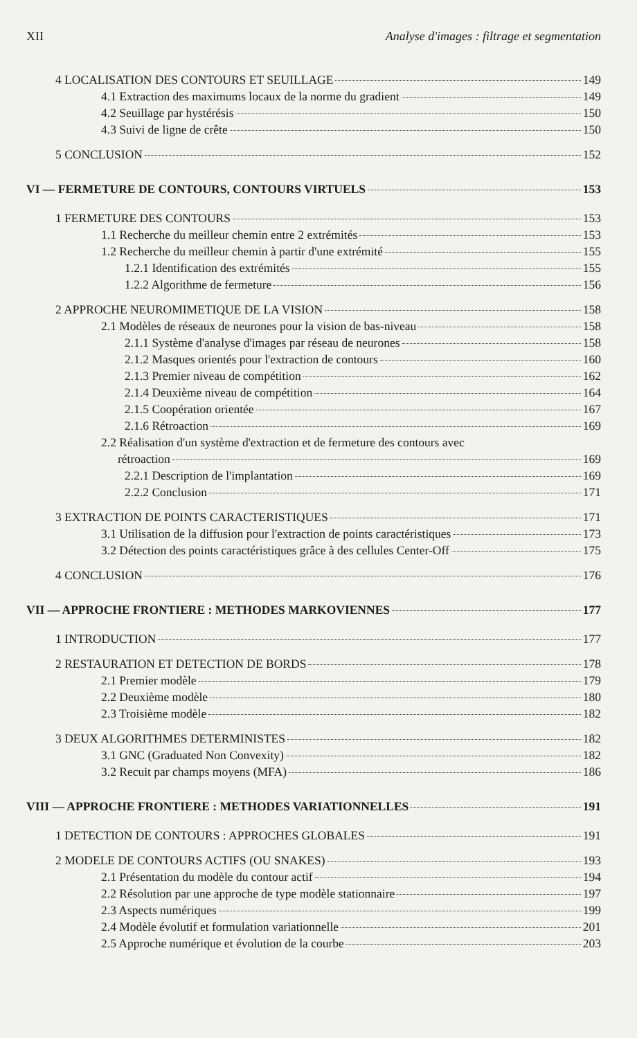XII Analyse d'images : filtrage et segmentation
4 LOCALISATION DES CONTOURS ET SEUILLAGE 149
4.1 Extraction des maximums locaux de la norme du gradient 149
4.2 Seuillage par hystérésis 150
4.3 Suivi de ligne de crête 150
5 CONCLUSION 152
VI — FERMETURE DE CONTOURS, CONTOURS VIRTUELS 153
1 FERMETURE DES CONTOURS 153
1.1 Recherche du meilleur chemin entre 2 extrémités 153
1.2 Recherche du meilleur chemin à partir d'une extrémité 155
1.2.1 Identification des extrémités 155
1.2.2 Algorithme de fermeture 156
2 APPROCHE NEUROMIMETIQUE DE LA VISION 158
2.1 Modèles de réseaux de neurones pour la vision de bas-niveau 158
2.1.1 Système d'analyse d'images par réseau de neurones 158
2.1.2 Masques orientés pour l'extraction de contours 160
2.1.3 Premier niveau de compétition 162
2.1.4 Deuxième niveau de compétition 164
2.1.5 Coopération orientée 167
2.1.6 Rétroaction 169
2.2 Réalisation d'un système d'extraction et de fermeture des contours avec
rétroaction 169
2.2.1 Description de l'implantation 169
2.2.2 Conclusion 171
3 EXTRACTION DE POINTS CARACTERISTIQUES 171
3.1 Utilisation de la diffusion pour l'extraction de points caractéristiques 173
3.2 Détection des points caractéristiques grâce à des cellules Center-Off 175
4 CONCLUSION 176
VII — APPROCHE FRONTIERE : METHODES MARKOVIENNES 177
1 INTRODUCTION 177
2 RESTAURATION ET DETECTION DE BORDS 178
2.1 Premier modèle 179
2.2 Deuxième modèle 180
2.3 Troisième modèle 182
3 DEUX ALGORITHMES DETERMINISTES 182
3.1 GNC (Graduated Non Convexity) 182
3.2 Recuit par champs moyens (MFA) 186
VIII — APPROCHE FRONTIERE : METHODES VARIATIONNELLES 191
1 DETECTION DE CONTOURS : APPROCHES GLOBALES 191
2 MODELE DE CONTOURS ACTIFS (OU SNAKES) 193
2.1 Présentation du modèle du contour actif 194
2.2 Résolution par une approche de type modèle stationnaire 197
2.3 Aspects numériques 199
2.4 Modèle évolutif et formulation variationnelle 201
2.5 Approche numérique et évolution de la courbe 203